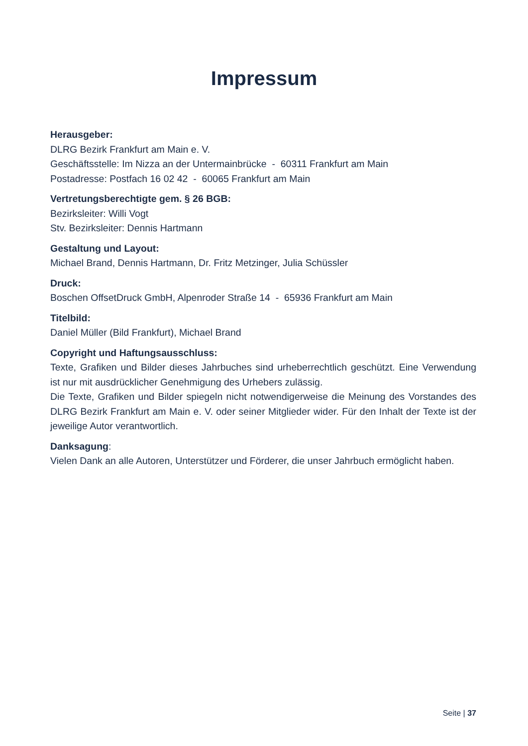Impressum
Herausgeber:
DLRG Bezirk Frankfurt am Main e. V.
Geschäftsstelle: Im Nizza an der Untermainbrücke - 60311 Frankfurt am Main
Postadresse: Postfach 16 02 42 - 60065 Frankfurt am Main
Vertretungsberechtigte gem. § 26 BGB:
Bezirksleiter: Willi Vogt
Stv. Bezirksleiter: Dennis Hartmann
Gestaltung und Layout:
Michael Brand, Dennis Hartmann, Dr. Fritz Metzinger, Julia Schüssler
Druck:
Boschen OffsetDruck GmbH, Alpenroder Straße 14 - 65936 Frankfurt am Main
Titelbild:
Daniel Müller (Bild Frankfurt), Michael Brand
Copyright und Haftungsausschluss:
Texte, Grafiken und Bilder dieses Jahrbuches sind urheberrechtlich geschützt. Eine Verwendung ist nur mit ausdrücklicher Genehmigung des Urhebers zulässig.
Die Texte, Grafiken und Bilder spiegeln nicht notwendigerweise die Meinung des Vorstandes des DLRG Bezirk Frankfurt am Main e. V. oder seiner Mitglieder wider. Für den Inhalt der Texte ist der jeweilige Autor verantwortlich.
Danksagung:
Vielen Dank an alle Autoren, Unterstützer und Förderer, die unser Jahrbuch ermöglicht haben.
Seite | 37